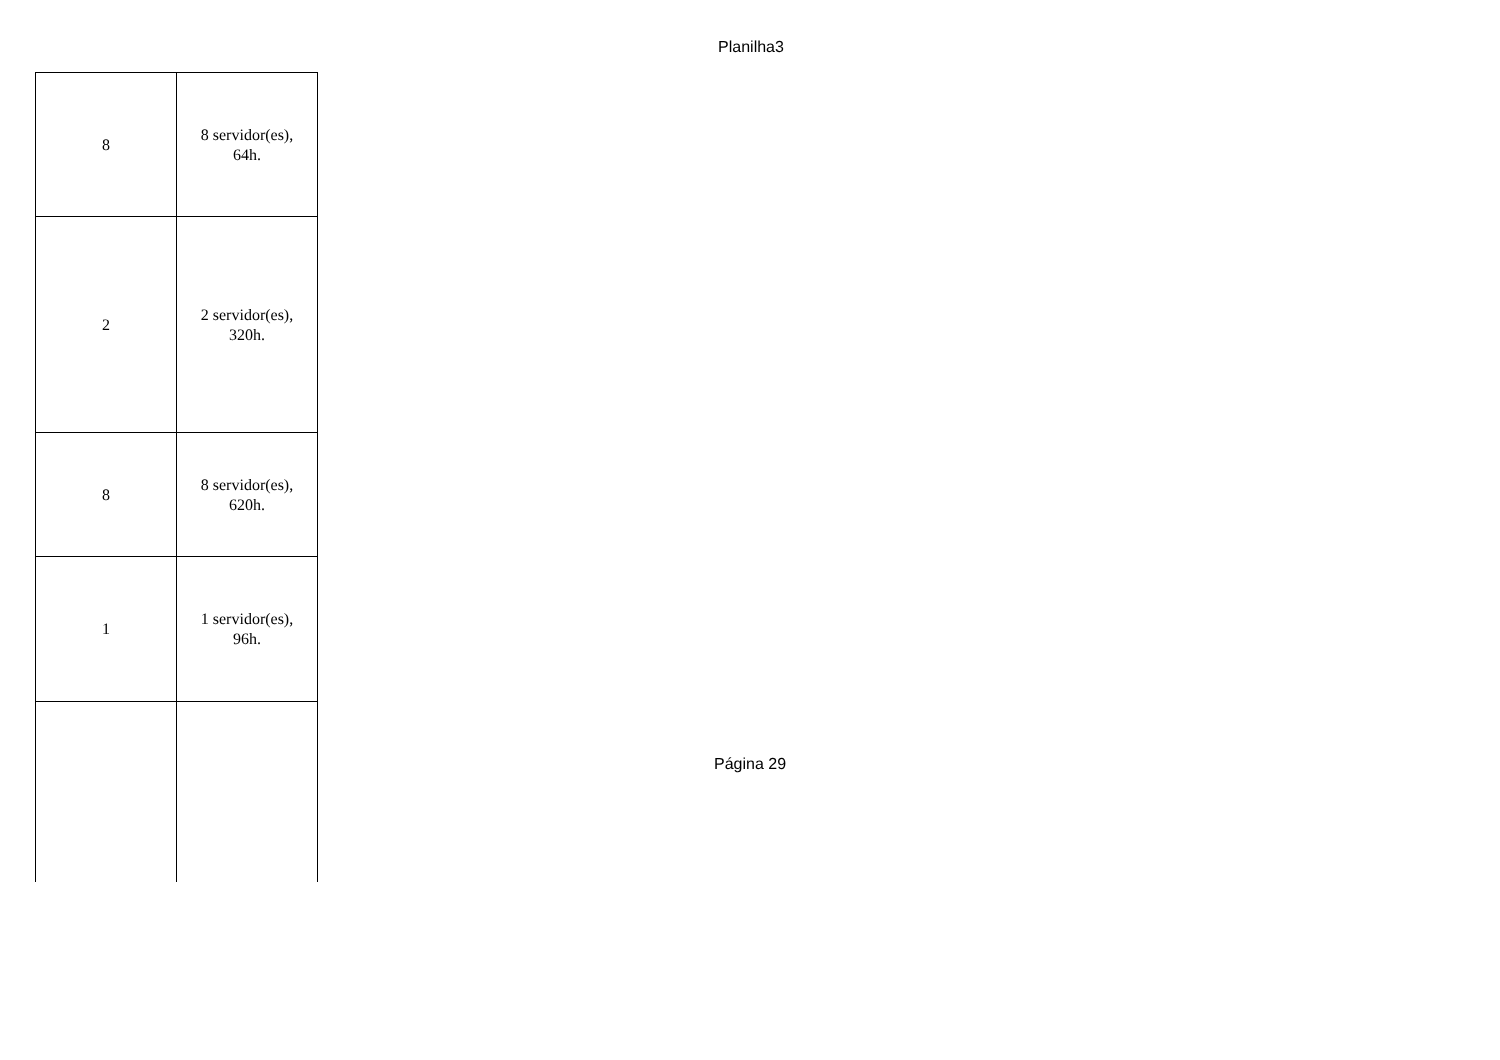Planilha3
| 8 | 8 servidor(es), 64h. |
| 2 | 2 servidor(es), 320h. |
| 8 | 8 servidor(es), 620h. |
| 1 | 1 servidor(es), 96h. |
Página 29